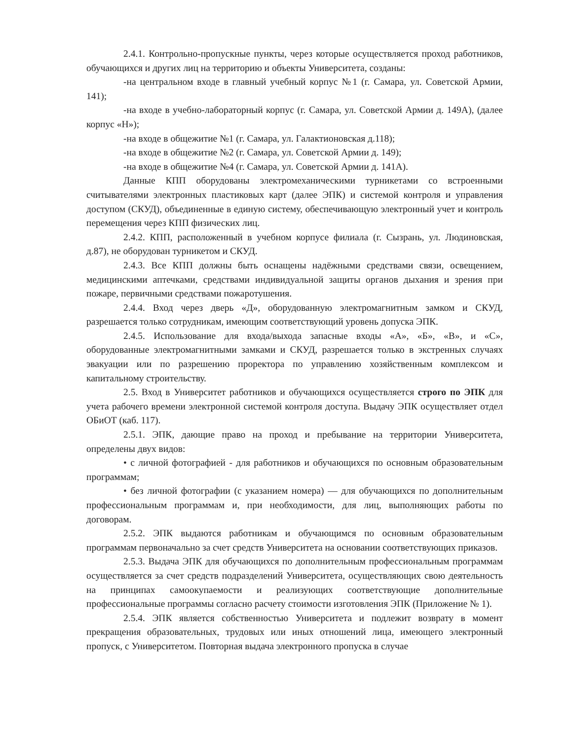2.4.1. Контрольно-пропускные пункты, через которые осуществляется проход работников, обучающихся и других лиц на территорию и объекты Университета, созданы:
-на центральном входе в главный учебный корпус №1 (г. Самара, ул. Советской Армии, 141);
-на входе в учебно-лабораторный корпус (г. Самара, ул. Советской Армии д. 149А), (далее корпус «Н»);
-на входе в общежитие №1 (г. Самара, ул. Галактионовская д.118);
-на входе в общежитие №2 (г. Самара, ул. Советской Армии д. 149);
-на входе в общежитие №4 (г. Самара, ул. Советской Армии д. 141А).
Данные КПП оборудованы электромеханическими турникетами со встроенными считывателями электронных пластиковых карт (далее ЭПК) и системой контроля и управления доступом (СКУД), объединенные в единую систему, обеспечивающую электронный учет и контроль перемещения через КПП физических лиц.
2.4.2. КПП, расположенный в учебном корпусе филиала (г. Сызрань, ул. Людиновская, д.87), не оборудован турникетом и СКУД.
2.4.3. Все КПП должны быть оснащены надёжными средствами связи, освещением, медицинскими аптечками, средствами индивидуальной защиты органов дыхания и зрения при пожаре, первичными средствами пожаротушения.
2.4.4. Вход через дверь «Д», оборудованную электромагнитным замком и СКУД, разрешается только сотрудникам, имеющим соответствующий уровень допуска ЭПК.
2.4.5. Использование для входа/выхода запасные входы «А», «Б», «В», и «С», оборудованные электромагнитными замками и СКУД, разрешается только в экстренных случаях эвакуации или по разрешению проректора по управлению хозяйственным комплексом и капитальному строительству.
2.5. Вход в Университет работников и обучающихся осуществляется строго по ЭПК для учета рабочего времени электронной системой контроля доступа. Выдачу ЭПК осуществляет отдел ОБиОТ (каб. 117).
2.5.1. ЭПК, дающие право на проход и пребывание на территории Университета, определены двух видов:
• с личной фотографией - для работников и обучающихся по основным образовательным программам;
• без личной фотографии (с указанием номера) — для обучающихся по дополнительным профессиональным программам и, при необходимости, для лиц, выполняющих работы по договорам.
2.5.2. ЭПК выдаются работникам и обучающимся по основным образовательным программам первоначально за счет средств Университета на основании соответствующих приказов.
2.5.3. Выдача ЭПК для обучающихся по дополнительным профессиональным программам осуществляется за счет средств подразделений Университета, осуществляющих свою деятельность на принципах самоокупаемости и реализующих соответствующие дополнительные профессиональные программы согласно расчету стоимости изготовления ЭПК (Приложение № 1).
2.5.4. ЭПК является собственностью Университета и подлежит возврату в момент прекращения образовательных, трудовых или иных отношений лица, имеющего электронный пропуск, с Университетом. Повторная выдача электронного пропуска в случае